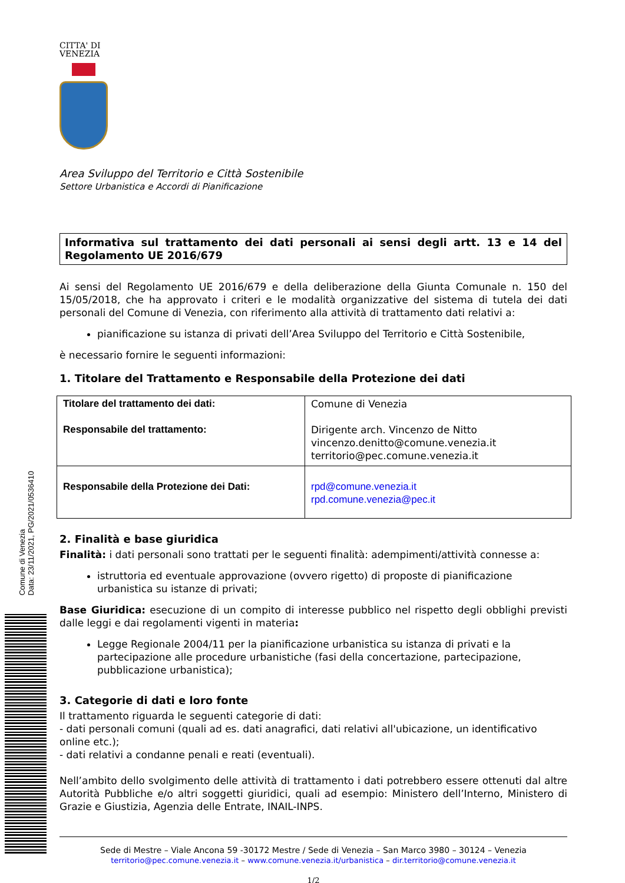Comune di Venezia
Data: 23/11/2021, PG/2021/0536410
CITTA' DI
VENEZIA
Area Sviluppo del Territorio e Città Sostenibile
Settore Urbanistica e Accordi di Pianificazione
Informativa sul trattamento dei dati personali ai sensi degli artt. 13 e 14 del Regolamento UE 2016/679
Ai sensi del Regolamento UE 2016/679 e della deliberazione della Giunta Comunale n. 150 del 15/05/2018, che ha approvato i criteri e le modalità organizzative del sistema di tutela dei dati personali del Comune di Venezia, con riferimento alla attività di trattamento dati relativi a:
pianificazione su istanza di privati dell’Area Sviluppo del Territorio e Città Sostenibile,
è necessario fornire le seguenti informazioni:
1. Titolare del Trattamento e Responsabile della Protezione dei dati
| Titolare del trattamento dei dati: Responsabile del trattamento: | Comune di Venezia Dirigente arch. Vincenzo de Nitto vincenzo.denitto@comune.venezia.it territorio@pec.comune.venezia.it |
| Responsabile della Protezione dei Dati: | rpd@comune.venezia.it rpd.comune.venezia@pec.it |
2. Finalità e base giuridica
Finalità: i dati personali sono trattati per le seguenti finalità: adempimenti/attività connesse a:
istruttoria ed eventuale approvazione (ovvero rigetto) di proposte di pianificazione urbanistica su istanze di privati;
Base Giuridica: esecuzione di un compito di interesse pubblico nel rispetto degli obblighi previsti dalle leggi e dai regolamenti vigenti in materia:
Legge Regionale 2004/11 per la pianificazione urbanistica su istanza di privati e la partecipazione alle procedure urbanistiche (fasi della concertazione, partecipazione, pubblicazione urbanistica);
3. Categorie di dati e loro fonte
Il trattamento riguarda le seguenti categorie di dati:
- dati personali comuni (quali ad es. dati anagrafici, dati relativi all'ubicazione, un identificativo online etc.);
- dati relativi a condanne penali e reati (eventuali).
Nell’ambito dello svolgimento delle attività di trattamento i dati potrebbero essere ottenuti dal altre Autorità Pubbliche e/o altri soggetti giuridici, quali ad esempio: Ministero dell’Interno, Ministero di Grazie e Giustizia, Agenzia delle Entrate, INAIL-INPS.
Sede di Mestre – Viale Ancona 59 -30172 Mestre / Sede di Venezia – San Marco 3980 – 30124 – Venezia
territorio@pec.comune.venezia.it – www.comune.venezia.it/urbanistica – dir.territorio@comune.venezia.it
1/2